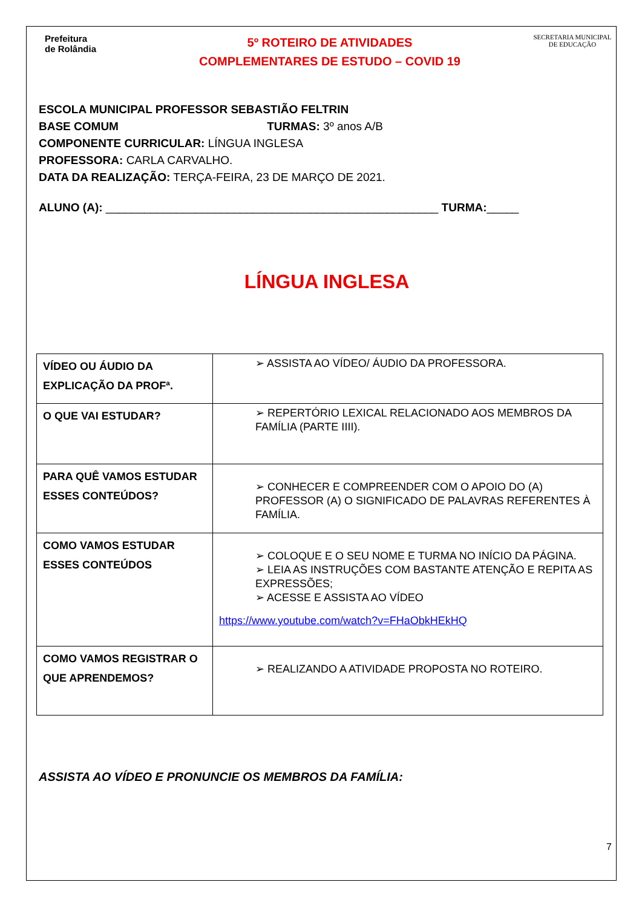Prefeitura
de Rolândia
5º ROTEIRO DE ATIVIDADES
COMPLEMENTARES DE ESTUDO – COVID 19
SECRETARIA MUNICIPAL DE EDUCAÇÃO
ESCOLA MUNICIPAL PROFESSOR SEBASTIÃO FELTRIN
BASE COMUM TURMAS: 3º anos A/B
COMPONENTE CURRICULAR: LÍNGUA INGLESA
PROFESSORA: CARLA CARVALHO.
DATA DA REALIZAÇÃO: TERÇA-FEIRA, 23 DE MARÇO DE 2021.
ALUNO (A): ____________________________________________________ TURMA:_____
LÍNGUA INGLESA
| VÍDEO OU ÁUDIO DA EXPLICAÇÃO DA PROFª. | ➢ ASSISTA AO VÍDEO/ ÁUDIO DA PROFESSORA. |
| O QUE VAI ESTUDAR? | ➢ REPERTÓRIO LEXICAL RELACIONADO AOS MEMBROS DA FAMÍLIA (PARTE IIII). |
| PARA QUÊ VAMOS ESTUDAR ESSES CONTEÚDOS? | ➢ CONHECER E COMPREENDER COM O APOIO DO (A) PROFESSOR (A) O SIGNIFICADO DE PALAVRAS REFERENTES À FAMÍLIA. |
| COMO VAMOS ESTUDAR ESSES CONTEÚDOS | ➢ COLOQUE E O SEU NOME E TURMA NO INÍCIO DA PÁGINA. ➢ LEIA AS INSTRUÇÕES COM BASTANTE ATENÇÃO E REPITA AS EXPRESSÕES; ➢ ACESSE E ASSISTA AO VÍDEO https://www.youtube.com/watch?v=FHaObkHEkHQ |
| COMO VAMOS REGISTRAR O QUE APRENDEMOS? | ➢ REALIZANDO A ATIVIDADE PROPOSTA NO ROTEIRO. |
ASSISTA AO VÍDEO E PRONUNCIE OS MEMBROS DA FAMÍLIA:
7